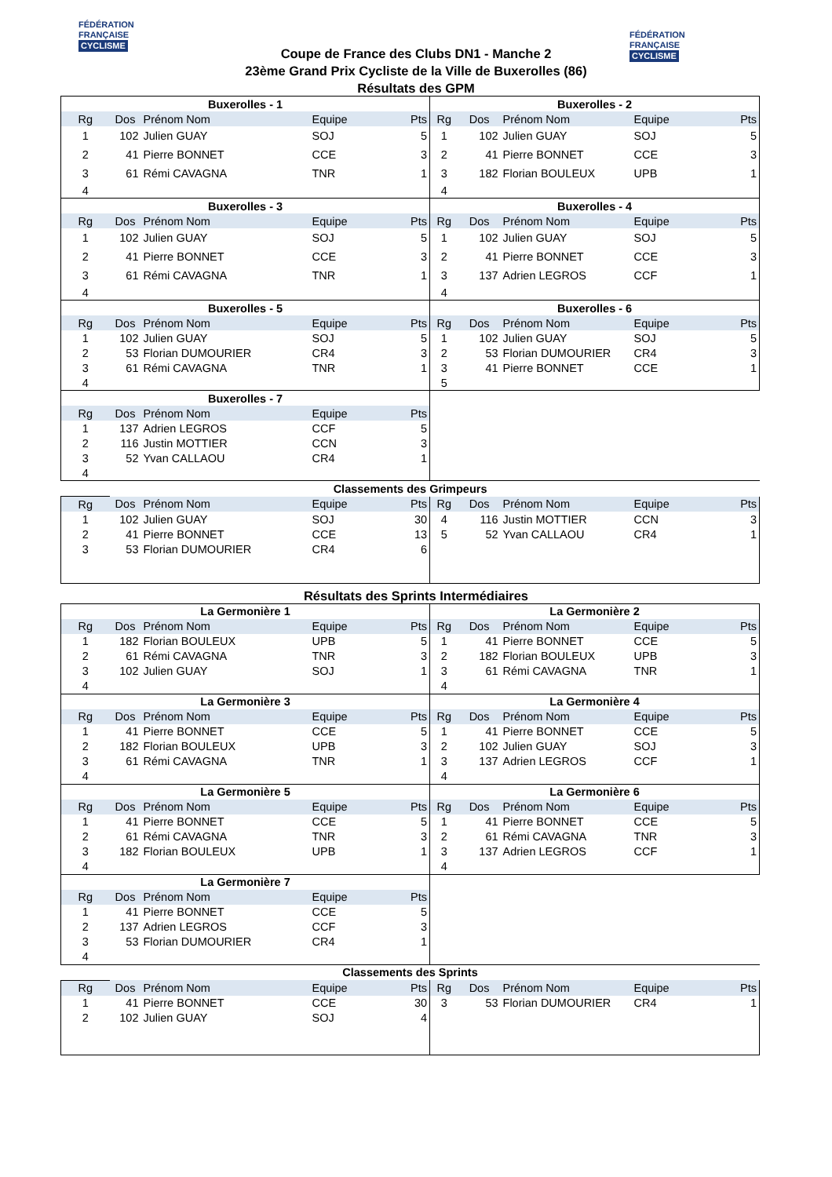FÉDÉRATION
FRANÇAISE
CYCLISME
FÉDÉRATION
FRANÇAISE
CYCLISME
Coupe de France des Clubs DN1 - Manche 2
23ème Grand Prix Cycliste de la Ville de Buxerolles (86)
Résultats des GPM
| Buxerolles - 1 | | | | | Buxerolles - 2 | | | | |
| Rg | Dos | Prénom Nom | Equipe | Pts | Rg | Dos | Prénom Nom | Equipe | Pts |
| 1 | 102 | Julien GUAY | SOJ | 5 | 1 | 102 | Julien GUAY | SOJ | 5 |
| 2 | 41 | Pierre BONNET | CCE | 3 | 2 | 41 | Pierre BONNET | CCE | 3 |
| 3 | 61 | Rémi CAVAGNA | TNR | 1 | 3 | 182 | Florian BOULEUX | UPB | 1 |
| 4 | | | | | 4 | | | | |
| Buxerolles - 3 | | | | | Buxerolles - 4 | | | | |
| Rg | Dos | Prénom Nom | Equipe | Pts | Rg | Dos | Prénom Nom | Equipe | Pts |
| 1 | 102 | Julien GUAY | SOJ | 5 | 1 | 102 | Julien GUAY | SOJ | 5 |
| 2 | 41 | Pierre BONNET | CCE | 3 | 2 | 41 | Pierre BONNET | CCE | 3 |
| 3 | 61 | Rémi CAVAGNA | TNR | 1 | 3 | 137 | Adrien LEGROS | CCF | 1 |
| 4 | | | | | 4 | | | | |
| Buxerolles - 5 | | | | | Buxerolles - 6 | | | | |
| Rg | Dos | Prénom Nom | Equipe | Pts | Rg | Dos | Prénom Nom | Equipe | Pts |
| 1 | 102 | Julien GUAY | SOJ | 5 | 1 | 102 | Julien GUAY | SOJ | 5 |
| 2 | 53 | Florian DUMOURIER | CR4 | 3 | 2 | 53 | Florian DUMOURIER | CR4 | 3 |
| 3 | 61 | Rémi CAVAGNA | TNR | 1 | 3 | 41 | Pierre BONNET | CCE | 1 |
| 4 | | | | | 5 | | | | |
| Buxerolles - 7 | | | | | | | | | |
| Rg | Dos | Prénom Nom | Equipe | Pts | | | | | |
| 1 | 137 | Adrien LEGROS | CCF | 5 | | | | | |
| 2 | 116 | Justin MOTTIER | CCN | 3 | | | | | |
| 3 | 52 | Yvan CALLAOU | CR4 | 1 | | | | | |
| 4 | | | | | | | | | |
| Classements des Grimpeurs | | | | | | | | | |
| Rg | Dos | Prénom Nom | Equipe | Pts | Rg | Dos | Prénom Nom | Equipe | Pts |
| 1 | 102 | Julien GUAY | SOJ | 30 | 4 | 116 | Justin MOTTIER | CCN | 3 |
| 2 | 41 | Pierre BONNET | CCE | 13 | 5 | 52 | Yvan CALLAOU | CR4 | 1 |
| 3 | 53 | Florian DUMOURIER | CR4 | 6 | | | | | |
Résultats des Sprints Intermédiaires
| La Germonière 1 | | | | | La Germonière 2 | | | | |
| Rg | Dos | Prénom Nom | Equipe | Pts | Rg | Dos | Prénom Nom | Equipe | Pts |
| 1 | 182 | Florian BOULEUX | UPB | 5 | 1 | 41 | Pierre BONNET | CCE | 5 |
| 2 | 61 | Rémi CAVAGNA | TNR | 3 | 2 | 182 | Florian BOULEUX | UPB | 3 |
| 3 | 102 | Julien GUAY | SOJ | 1 | 3 | 61 | Rémi CAVAGNA | TNR | 1 |
| 4 | | | | | 4 | | | | |
| La Germonière 3 | | | | | La Germonière 4 | | | | |
| Rg | Dos | Prénom Nom | Equipe | Pts | Rg | Dos | Prénom Nom | Equipe | Pts |
| 1 | 41 | Pierre BONNET | CCE | 5 | 1 | 41 | Pierre BONNET | CCE | 5 |
| 2 | 182 | Florian BOULEUX | UPB | 3 | 2 | 102 | Julien GUAY | SOJ | 3 |
| 3 | 61 | Rémi CAVAGNA | TNR | 1 | 3 | 137 | Adrien LEGROS | CCF | 1 |
| 4 | | | | | 4 | | | | |
| La Germonière 5 | | | | | La Germonière 6 | | | | |
| Rg | Dos | Prénom Nom | Equipe | Pts | Rg | Dos | Prénom Nom | Equipe | Pts |
| 1 | 41 | Pierre BONNET | CCE | 5 | 1 | 41 | Pierre BONNET | CCE | 5 |
| 2 | 61 | Rémi CAVAGNA | TNR | 3 | 2 | 61 | Rémi CAVAGNA | TNR | 3 |
| 3 | 182 | Florian BOULEUX | UPB | 1 | 3 | 137 | Adrien LEGROS | CCF | 1 |
| 4 | | | | | 4 | | | | |
| La Germonière 7 | | | | | | | | | |
| Rg | Dos | Prénom Nom | Equipe | Pts | | | | | |
| 1 | 41 | Pierre BONNET | CCE | 5 | | | | | |
| 2 | 137 | Adrien LEGROS | CCF | 3 | | | | | |
| 3 | 53 | Florian DUMOURIER | CR4 | 1 | | | | | |
| 4 | | | | | | | | | |
| Classements des Sprints | | | | | | | | | |
| Rg | Dos | Prénom Nom | Equipe | Pts | Rg | Dos | Prénom Nom | Equipe | Pts |
| 1 | 41 | Pierre BONNET | CCE | 30 | 3 | 53 | Florian DUMOURIER | CR4 | 1 |
| 2 | 102 | Julien GUAY | SOJ | 4 | | | | | |